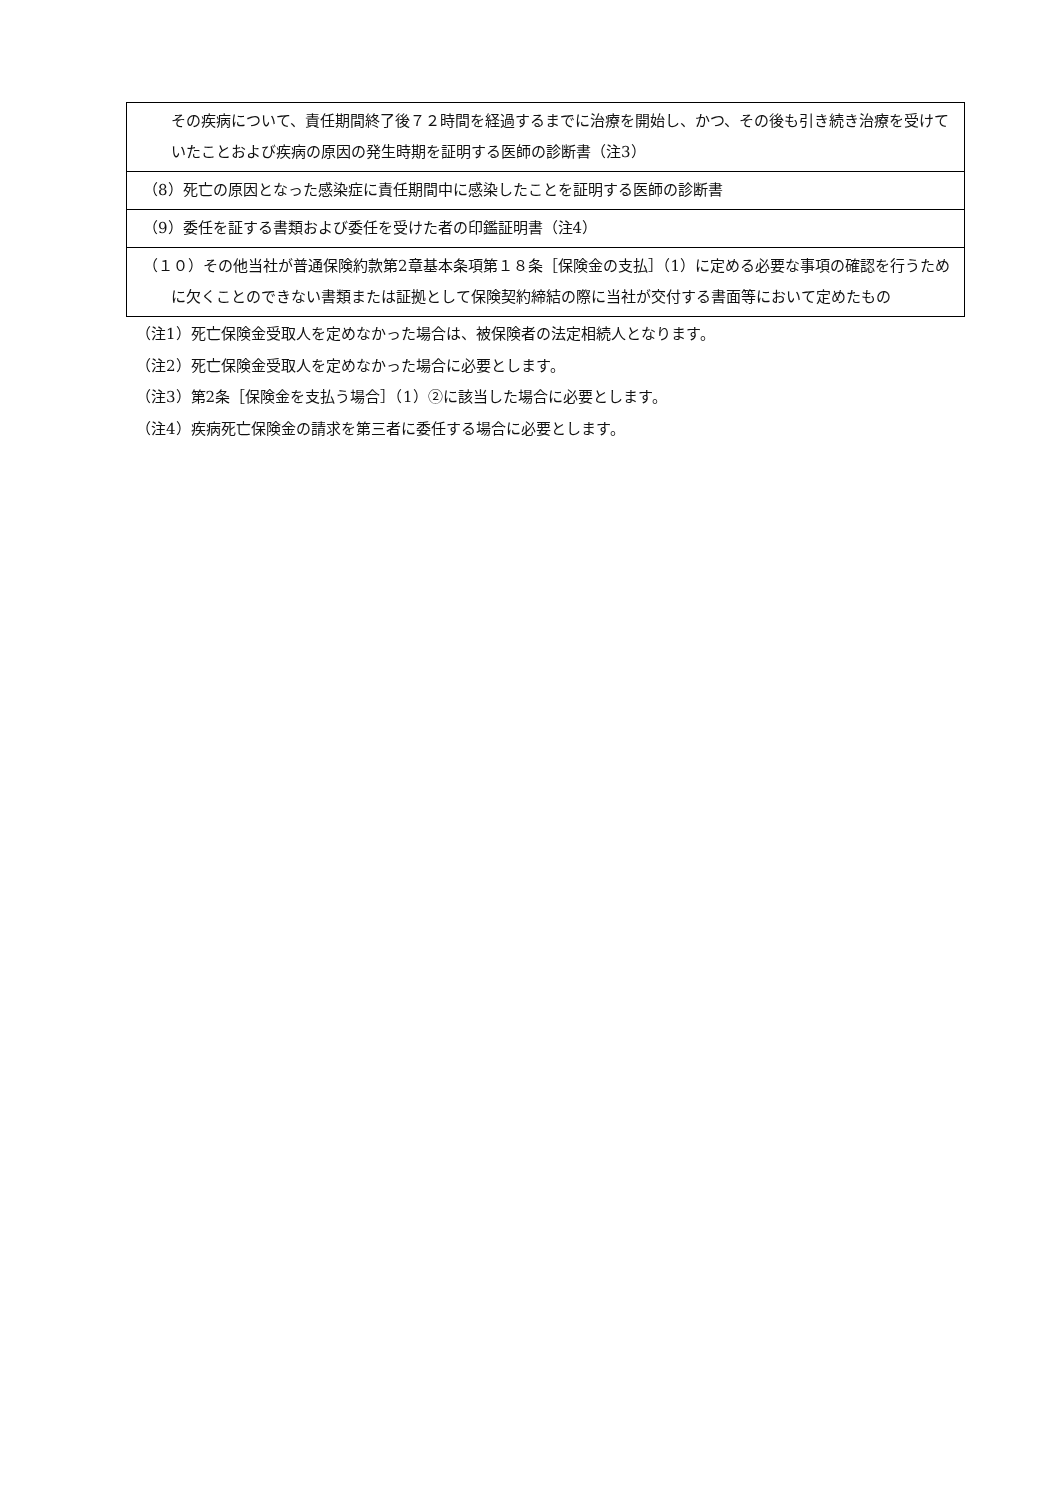| その疾病について、責任期間終了後７２時間を経過するまでに治療を開始し、かつ、その後も引き続き治療を受けていたことおよび疾病の原因の発生時期を証明する医師の診断書（注3） |
| （8）死亡の原因となった感染症に責任期間中に感染したことを証明する医師の診断書 |
| （9）委任を証する書類および委任を受けた者の印鑑証明書（注4） |
| （１０）その他当社が普通保険約款第2章基本条項第１８条［保険金の支払］（1）に定める必要な事項の確認を行うために欠くことのできない書類または証拠として保険契約締結の際に当社が交付する書面等において定めたもの |
（注1）死亡保険金受取人を定めなかった場合は、被保険者の法定相続人となります。
（注2）死亡保険金受取人を定めなかった場合に必要とします。
（注3）第2条［保険金を支払う場合］（1）②に該当した場合に必要とします。
（注4）疾病死亡保険金の請求を第三者に委任する場合に必要とします。